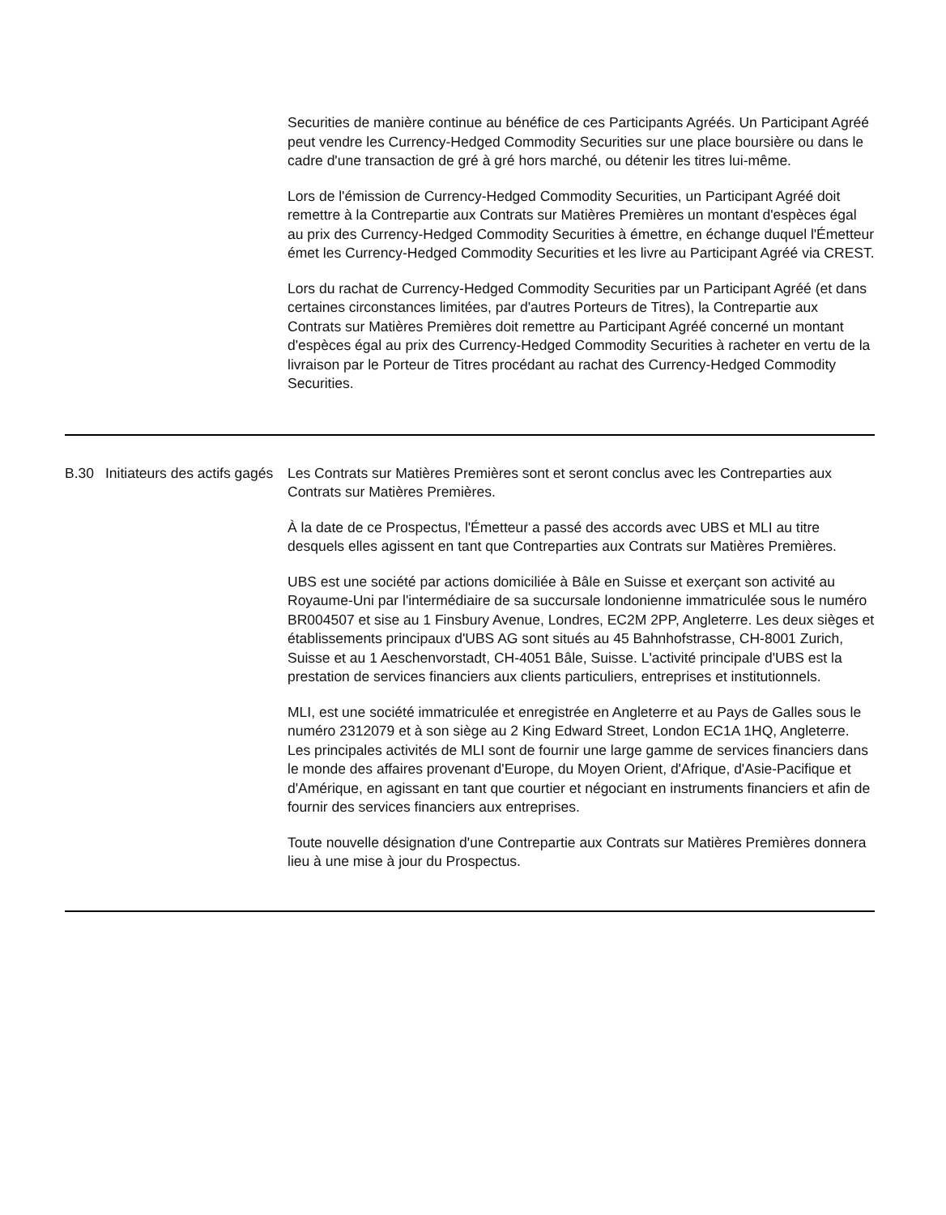| | | Securities de manière continue au bénéfice de ces Participants Agréés. Un Participant Agréé peut vendre les Currency-Hedged Commodity Securities sur une place boursière ou dans le cadre d'une transaction de gré à gré hors marché, ou détenir les titres lui-même. Lors de l'émission de Currency-Hedged Commodity Securities, un Participant Agréé doit remettre à la Contrepartie aux Contrats sur Matières Premières un montant d'espèces égal au prix des Currency-Hedged Commodity Securities à émettre, en échange duquel l'Émetteur émet les Currency-Hedged Commodity Securities et les livre au Participant Agréé via CREST. Lors du rachat de Currency-Hedged Commodity Securities par un Participant Agréé (et dans certaines circonstances limitées, par d'autres Porteurs de Titres), la Contrepartie aux Contrats sur Matières Premières doit remettre au Participant Agréé concerné un montant d'espèces égal au prix des Currency-Hedged Commodity Securities à racheter en vertu de la livraison par le Porteur de Titres procédant au rachat des Currency-Hedged Commodity Securities. |
| B.30 | Initiateurs des actifs gagés | Les Contrats sur Matières Premières sont et seront conclus avec les Contreparties aux Contrats sur Matières Premières. À la date de ce Prospectus, l'Émetteur a passé des accords avec UBS et MLI au titre desquels elles agissent en tant que Contreparties aux Contrats sur Matières Premières. UBS est une société par actions domiciliée à Bâle en Suisse et exerçant son activité au Royaume-Uni par l'intermédiaire de sa succursale londonienne immatriculée sous le numéro BR004507 et sise au 1 Finsbury Avenue, Londres, EC2M 2PP, Angleterre. Les deux sièges et établissements principaux d'UBS AG sont situés au 45 Bahnhofstrasse, CH-8001 Zurich, Suisse et au 1 Aeschenvorstadt, CH-4051 Bâle, Suisse. L'activité principale d'UBS est la prestation de services financiers aux clients particuliers, entreprises et institutionnels. MLI, est une société immatriculée et enregistrée en Angleterre et au Pays de Galles sous le numéro 2312079 et à son siège au 2 King Edward Street, London EC1A 1HQ, Angleterre. Les principales activités de MLI sont de fournir une large gamme de services financiers dans le monde des affaires provenant d'Europe, du Moyen Orient, d'Afrique, d'Asie-Pacifique et d'Amérique, en agissant en tant que courtier et négociant en instruments financiers et afin de fournir des services financiers aux entreprises. Toute nouvelle désignation d'une Contrepartie aux Contrats sur Matières Premières donnera lieu à une mise à jour du Prospectus. |